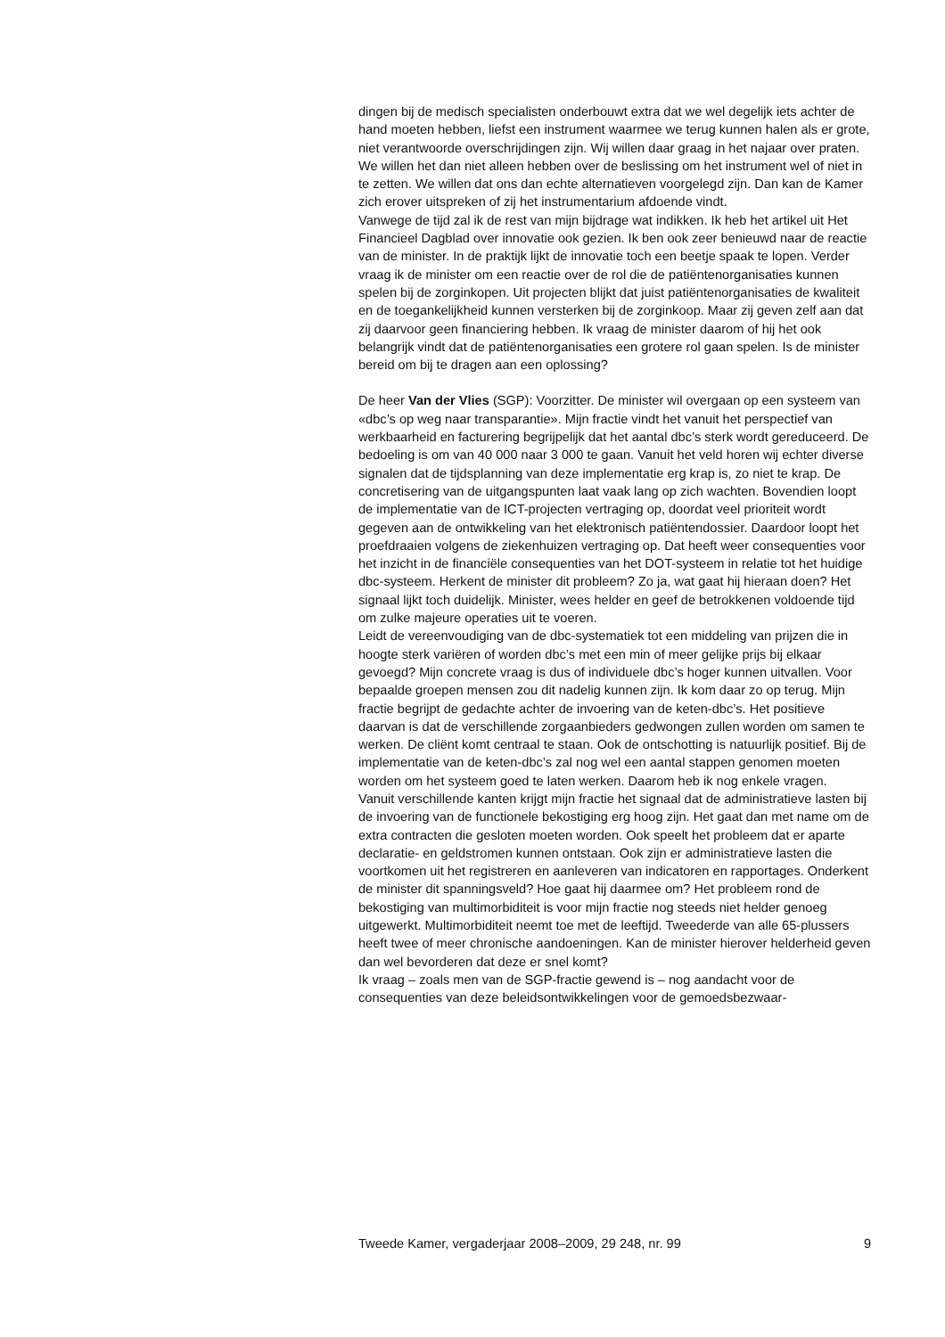dingen bij de medisch specialisten onderbouwt extra dat we wel degelijk iets achter de hand moeten hebben, liefst een instrument waarmee we terug kunnen halen als er grote, niet verantwoorde overschrijdingen zijn. Wij willen daar graag in het najaar over praten. We willen het dan niet alleen hebben over de beslissing om het instrument wel of niet in te zetten. We willen dat ons dan echte alternatieven voorgelegd zijn. Dan kan de Kamer zich erover uitspreken of zij het instrumentarium afdoende vindt.
Vanwege de tijd zal ik de rest van mijn bijdrage wat indikken. Ik heb het artikel uit Het Financieel Dagblad over innovatie ook gezien. Ik ben ook zeer benieuwd naar de reactie van de minister. In de praktijk lijkt de innovatie toch een beetje spaak te lopen. Verder vraag ik de minister om een reactie over de rol die de patiëntenorganisaties kunnen spelen bij de zorginkopen. Uit projecten blijkt dat juist patiëntenorganisaties de kwaliteit en de toegankelijkheid kunnen versterken bij de zorginkoop. Maar zij geven zelf aan dat zij daarvoor geen financiering hebben. Ik vraag de minister daarom of hij het ook belangrijk vindt dat de patiëntenorganisaties een grotere rol gaan spelen. Is de minister bereid om bij te dragen aan een oplossing?
De heer Van der Vlies (SGP): Voorzitter. De minister wil overgaan op een systeem van «dbc’s op weg naar transparantie». Mijn fractie vindt het vanuit het perspectief van werkbaarheid en facturering begrijpelijk dat het aantal dbc’s sterk wordt gereduceerd. De bedoeling is om van 40 000 naar 3 000 te gaan. Vanuit het veld horen wij echter diverse signalen dat de tijdsplanning van deze implementatie erg krap is, zo niet te krap. De concretisering van de uitgangspunten laat vaak lang op zich wachten. Bovendien loopt de implementatie van de ICT-projecten vertraging op, doordat veel prioriteit wordt gegeven aan de ontwikkeling van het elektronisch patiëntendossier. Daardoor loopt het proefdraaien volgens de ziekenhuizen vertraging op. Dat heeft weer consequenties voor het inzicht in de financiële consequenties van het DOT-systeem in relatie tot het huidige dbc-systeem. Herkent de minister dit probleem? Zo ja, wat gaat hij hieraan doen? Het signaal lijkt toch duidelijk. Minister, wees helder en geef de betrokkenen voldoende tijd om zulke majeure operaties uit te voeren.
Leidt de vereenvoudiging van de dbc-systematiek tot een middeling van prijzen die in hoogte sterk variëren of worden dbc’s met een min of meer gelijke prijs bij elkaar gevoegd? Mijn concrete vraag is dus of individuele dbc’s hoger kunnen uitvallen. Voor bepaalde groepen mensen zou dit nadelig kunnen zijn. Ik kom daar zo op terug. Mijn fractie begrijpt de gedachte achter de invoering van de keten-dbc’s. Het positieve daarvan is dat de verschillende zorgaanbieders gedwongen zullen worden om samen te werken. De cliënt komt centraal te staan. Ook de ontschotting is natuurlijk positief. Bij de implementatie van de keten-dbc’s zal nog wel een aantal stappen genomen moeten worden om het systeem goed te laten werken. Daarom heb ik nog enkele vragen.
Vanuit verschillende kanten krijgt mijn fractie het signaal dat de administratieve lasten bij de invoering van de functionele bekostiging erg hoog zijn. Het gaat dan met name om de extra contracten die gesloten moeten worden. Ook speelt het probleem dat er aparte declaratie- en geldstromen kunnen ontstaan. Ook zijn er administratieve lasten die voortkomen uit het registreren en aanleveren van indicatoren en rapportages. Onderkent de minister dit spanningsveld? Hoe gaat hij daarmee om? Het probleem rond de bekostiging van multimorbiditeit is voor mijn fractie nog steeds niet helder genoeg uitgewerkt. Multimorbiditeit neemt toe met de leeftijd. Tweederde van alle 65-plussers heeft twee of meer chronische aandoeningen. Kan de minister hierover helderheid geven dan wel bevorderen dat deze er snel komt?
Ik vraag – zoals men van de SGP-fractie gewend is – nog aandacht voor de consequenties van deze beleidsontwikkelingen voor de gemoedsbezwaar-
Tweede Kamer, vergaderjaar 2008–2009, 29 248, nr. 99 9